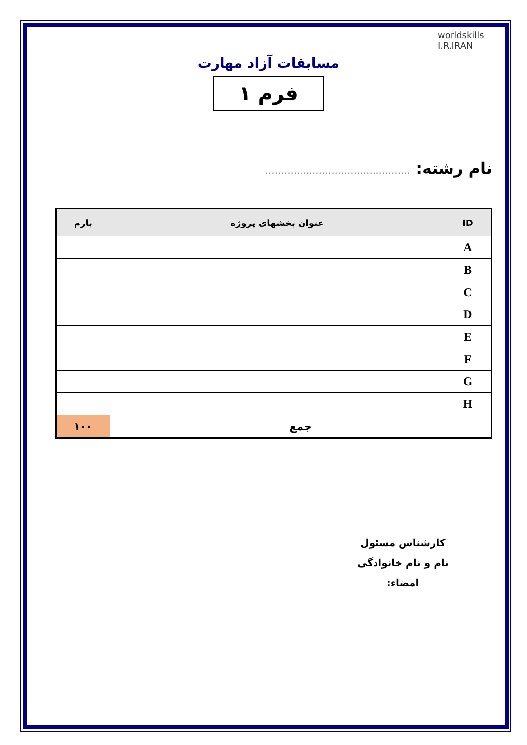worldskills
I.R.IRAN
مسابقات آزاد مهارت
فرم ۱
نام رشته: ..............................................
| ID | عنوان بخشهای پروژه | بارم |
| --- | --- | --- |
| A | | |
| B | | |
| C | | |
| D | | |
| E | | |
| F | | |
| G | | |
| H | | |
| جمع | | ۱۰۰ |
کارشناس مسئول
نام و نام خانوادگی
امضاء: